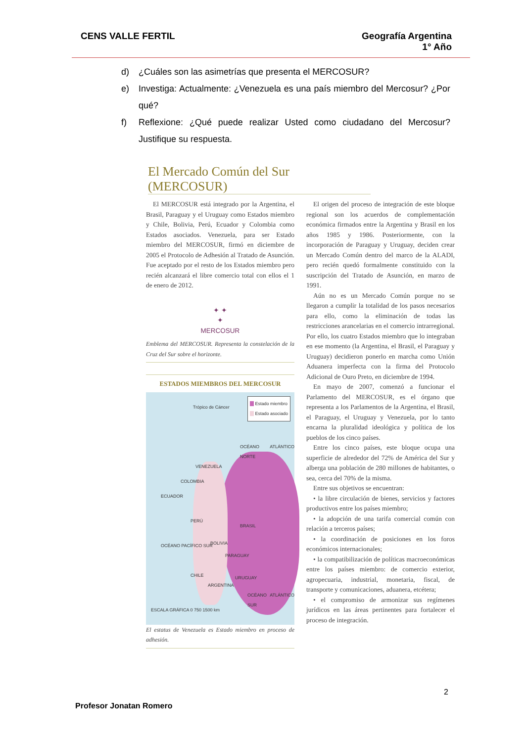CENS VALLE FERTIL Geografía Argentina
1° Año
d) ¿Cuáles son las asimetrías que presenta el MERCOSUR?
e) Investiga: Actualmente: ¿Venezuela es una país miembro del Mercosur? ¿Por qué?
f) Reflexione: ¿Qué puede realizar Usted como ciudadano del Mercosur? Justifique su respuesta.
El Mercado Común del Sur (MERCOSUR)
El MERCOSUR está integrado por la Argentina, el Brasil, Paraguay y el Uruguay como Estados miembro y Chile, Bolivia, Perú, Ecuador y Colombia como Estados asociados. Venezuela, para ser Estado miembro del MERCOSUR, firmó en diciembre de 2005 el Protocolo de Adhesión al Tratado de Asunción. Fue aceptado por el resto de los Estados miembro pero recién alcanzará el libre comercio total con ellos el 1 de enero de 2012.
✦ ✦
✦
MERCOSUR
Emblema del MERCOSUR. Representa la constelación de la Cruz del Sur sobre el horizonte.
ESTADOS MIEMBROS DEL MERCOSUR
Estado miembro
Estado asociado
Trópico de Cáncer
VENEZUELA
COLOMBIA
ECUADOR
PERÚ
BRASIL
BOLIVIA
PARAGUAY
CHILE URUGUAY
ARGENTINA
OCÉANO ATLÁNTICO NORTE
OCÉANO PACÍFICO SUR
OCÉANO ATLÁNTICO SUR
ESCALA GRÁFICA 0 750 1500 km
El estatus de Venezuela es Estado miembro en proceso de adhesión.
El origen del proceso de integración de este bloque regional son los acuerdos de complementación económica firmados entre la Argentina y Brasil en los años 1985 y 1986. Posteriormente, con la incorporación de Paraguay y Uruguay, deciden crear un Mercado Común dentro del marco de la ALADI, pero recién quedó formalmente constituido con la suscripción del Tratado de Asunción, en marzo de 1991.
Aún no es un Mercado Común porque no se llegaron a cumplir la totalidad de los pasos necesarios para ello, como la eliminación de todas las restricciones arancelarias en el comercio intrarregional. Por ello, los cuatro Estados miembro que lo integraban en ese momento (la Argentina, el Brasil, el Paraguay y Uruguay) decidieron ponerlo en marcha como Unión Aduanera imperfecta con la firma del Protocolo Adicional de Ouro Preto, en diciembre de 1994.
En mayo de 2007, comenzó a funcionar el Parlamento del MERCOSUR, es el órgano que representa a los Parlamentos de la Argentina, el Brasil, el Paraguay, el Uruguay y Venezuela, por lo tanto encarna la pluralidad ideológica y política de los pueblos de los cinco países.
Entre los cinco países, este bloque ocupa una superficie de alrededor del 72% de América del Sur y alberga una población de 280 millones de habitantes, o sea, cerca del 70% de la misma.
Entre sus objetivos se encuentran:
• la libre circulación de bienes, servicios y factores productivos entre los países miembro;
• la adopción de una tarifa comercial común con relación a terceros países;
• la coordinación de posiciones en los foros económicos internacionales;
• la compatibilización de políticas macroeconómicas entre los países miembro: de comercio exterior, agropecuaria, industrial, monetaria, fiscal, de transporte y comunicaciones, aduanera, etcétera;
• el compromiso de armonizar sus regímenes jurídicos en las áreas pertinentes para fortalecer el proceso de integración.
2
Profesor Jonatan Romero